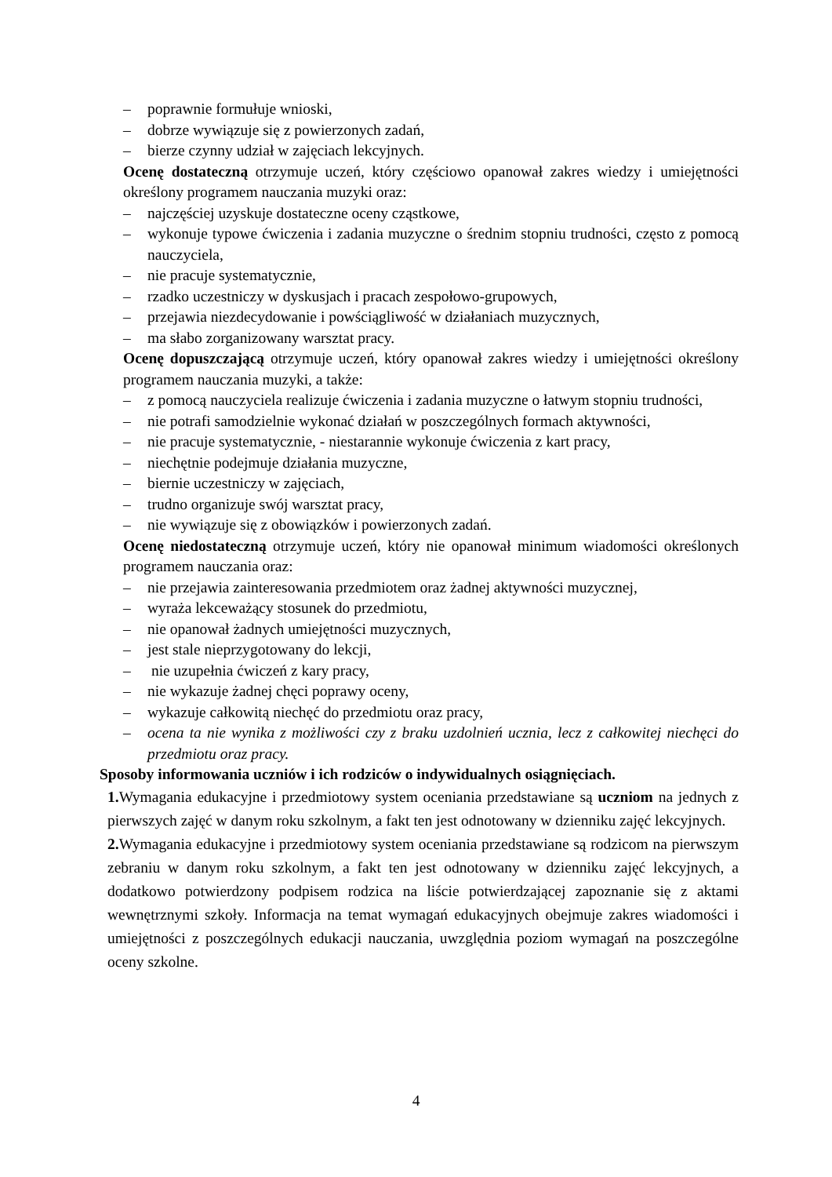– poprawnie formułuje wnioski,
– dobrze wywiązuje się z powierzonych zadań,
– bierze czynny udział w zajęciach lekcyjnych.
Ocenę dostateczną otrzymuje uczeń, który częściowo opanował zakres wiedzy i umiejętności określony programem nauczania muzyki oraz:
– najczęściej uzyskuje dostateczne oceny cząstkowe,
– wykonuje typowe ćwiczenia i zadania muzyczne o średnim stopniu trudności, często z pomocą nauczyciela,
– nie pracuje systematycznie,
– rzadko uczestniczy w dyskusjach i pracach zespołowo-grupowych,
– przejawia niezdecydowanie i powściągliwość w działaniach muzycznych,
– ma słabo zorganizowany warsztat pracy.
Ocenę dopuszczającą otrzymuje uczeń, który opanował zakres wiedzy i umiejętności określony programem nauczania muzyki, a także:
– z pomocą nauczyciela realizuje ćwiczenia i zadania muzyczne o łatwym stopniu trudności,
– nie potrafi samodzielnie wykonać działań w poszczególnych formach aktywności,
– nie pracuje systematycznie, - niestarannie wykonuje ćwiczenia z kart pracy,
– niechętnie podejmuje działania muzyczne,
– biernie uczestniczy w zajęciach,
– trudno organizuje swój warsztat pracy,
– nie wywiązuje się z obowiązków i powierzonych zadań.
Ocenę niedostateczną otrzymuje uczeń, który nie opanował minimum wiadomości określonych programem nauczania oraz:
– nie przejawia zainteresowania przedmiotem oraz żadnej aktywności muzycznej,
– wyraża lekceważący stosunek do przedmiotu,
– nie opanował żadnych umiejętności muzycznych,
– jest stale nieprzygotowany do lekcji,
– nie uzupełnia ćwiczeń z kary pracy,
– nie wykazuje żadnej chęci poprawy oceny,
– wykazuje całkowitą niechęć do przedmiotu oraz pracy,
– ocena ta nie wynika z możliwości czy z braku uzdolnień ucznia, lecz z całkowitej niechęci do przedmiotu oraz pracy.
Sposoby informowania uczniów i ich rodziców o indywidualnych osiągnięciach.
1. Wymagania edukacyjne i przedmiotowy system oceniania przedstawiane są uczniom na jednych z pierwszych zajęć w danym roku szkolnym, a fakt ten jest odnotowany w dzienniku zajęć lekcyjnych.
2. Wymagania edukacyjne i przedmiotowy system oceniania przedstawiane są rodzicom na pierwszym zebraniu w danym roku szkolnym, a fakt ten jest odnotowany w dzienniku zajęć lekcyjnych, a dodatkowo potwierdzony podpisem rodzica na liście potwierdzającej zapoznanie się z aktami wewnętrznymi szkoły. Informacja na temat wymagań edukacyjnych obejmuje zakres wiadomości i umiejętności z poszczególnych edukacji nauczania, uwzględnia poziom wymagań na poszczególne oceny szkolne.
4